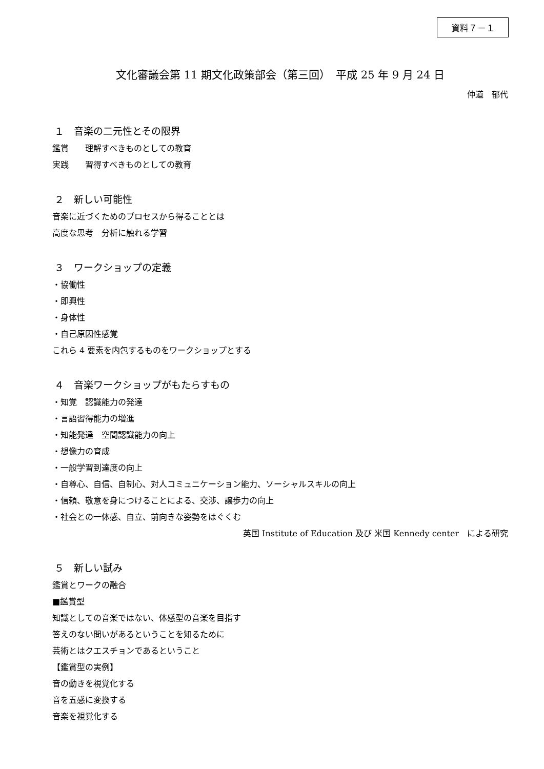資料７－１
文化審議会第 11 期文化政策部会（第三回）　平成 25 年 9 月 24 日
仲道　郁代
１　音楽の二元性とその限界
鑑賞　　理解すべきものとしての教育
実践　　習得すべきものとしての教育
２　新しい可能性
音楽に近づくためのプロセスから得ることとは
高度な思考　分析に触れる学習
３　ワークショップの定義
・協働性
・即興性
・身体性
・自己原因性感覚
これら 4 要素を内包するものをワークショップとする
４　音楽ワークショップがもたらすもの
・知覚　認識能力の発達
・言語習得能力の増進
・知能発達　空間認識能力の向上
・想像力の育成
・一般学習到達度の向上
・自尊心、自信、自制心、対人コミュニケーション能力、ソーシャルスキルの向上
・信頼、敬意を身につけることによる、交渉、譲歩力の向上
・社会との一体感、自立、前向きな姿勢をはぐくむ
英国 Institute of Education 及び 米国 Kennedy center　による研究
５　新しい試み
鑑賞とワークの融合
■鑑賞型
知識としての音楽ではない、体感型の音楽を目指す
答えのない問いがあるということを知るために
芸術とはクエスチョンであるということ
【鑑賞型の実例】
音の動きを視覚化する
音を五感に変換する
音楽を視覚化する